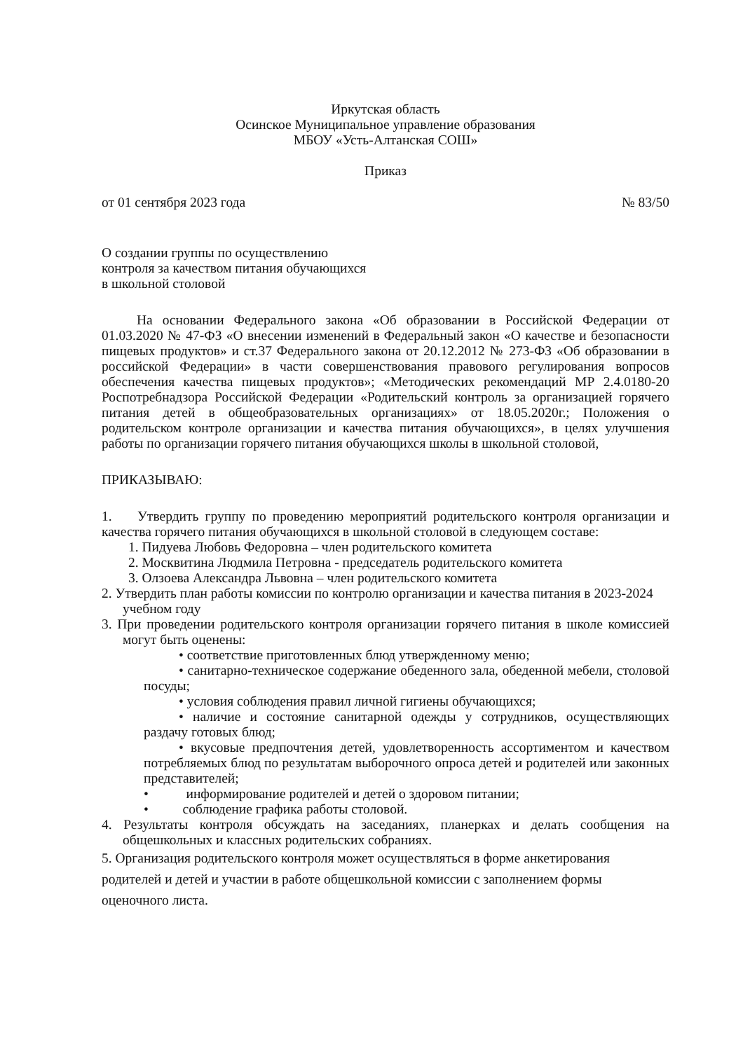Иркутская область
Осинское Муниципальное управление образования
МБОУ «Усть-Алтанская СОШ»
Приказ
от 01 сентября 2023 года № 83/50
О создании группы по осуществлению
контроля за качеством питания обучающихся
в школьной столовой
На основании Федерального закона «Об образовании в Российской Федерации от 01.03.2020 № 47-ФЗ «О внесении изменений в Федеральный закон «О качестве и безопасности пищевых продуктов» и ст.37 Федерального закона от 20.12.2012 № 273-ФЗ «Об образовании в российской Федерации» в части совершенствования правового регулирования вопросов обеспечения качества пищевых продуктов»; «Методических рекомендаций МР 2.4.0180-20 Роспотребнадзора Российской Федерации «Родительский контроль за организацией горячего питания детей в общеобразовательных организациях» от 18.05.2020г.; Положения о родительском контроле организации и качества питания обучающихся», в целях улучшения работы по организации горячего питания обучающихся школы в школьной столовой,
ПРИКАЗЫВАЮ:
1. Утвердить группу по проведению мероприятий родительского контроля организации и качества горячего питания обучающихся в школьной столовой в следующем составе:
1. Пидуева Любовь Федоровна – член родительского комитета
2. Москвитина Людмила Петровна - председатель родительского комитета
3. Олзоева Александра Львовна – член родительского комитета
2. Утвердить план работы комиссии по контролю организации и качества питания в 2023-2024 учебном году
3. При проведении родительского контроля организации горячего питания в школе комиссией могут быть оценены:
• соответствие приготовленных блюд утвержденному меню;
• санитарно-техническое содержание обеденного зала, обеденной мебели, столовой посуды;
• условия соблюдения правил личной гигиены обучающихся;
• наличие и состояние санитарной одежды у сотрудников, осуществляющих раздачу готовых блюд;
• вкусовые предпочтения детей, удовлетворенность ассортиментом и качеством потребляемых блюд по результатам выборочного опроса детей и родителей или законных представителей;
• информирование родителей и детей о здоровом питании;
• соблюдение графика работы столовой.
4. Результаты контроля обсуждать на заседаниях, планерках и делать сообщения на общешкольных и классных родительских собраниях.
5. Организация родительского контроля может осуществляться в форме анкетирования родителей и детей и участии в работе общешкольной комиссии с заполнением формы оценочного листа.